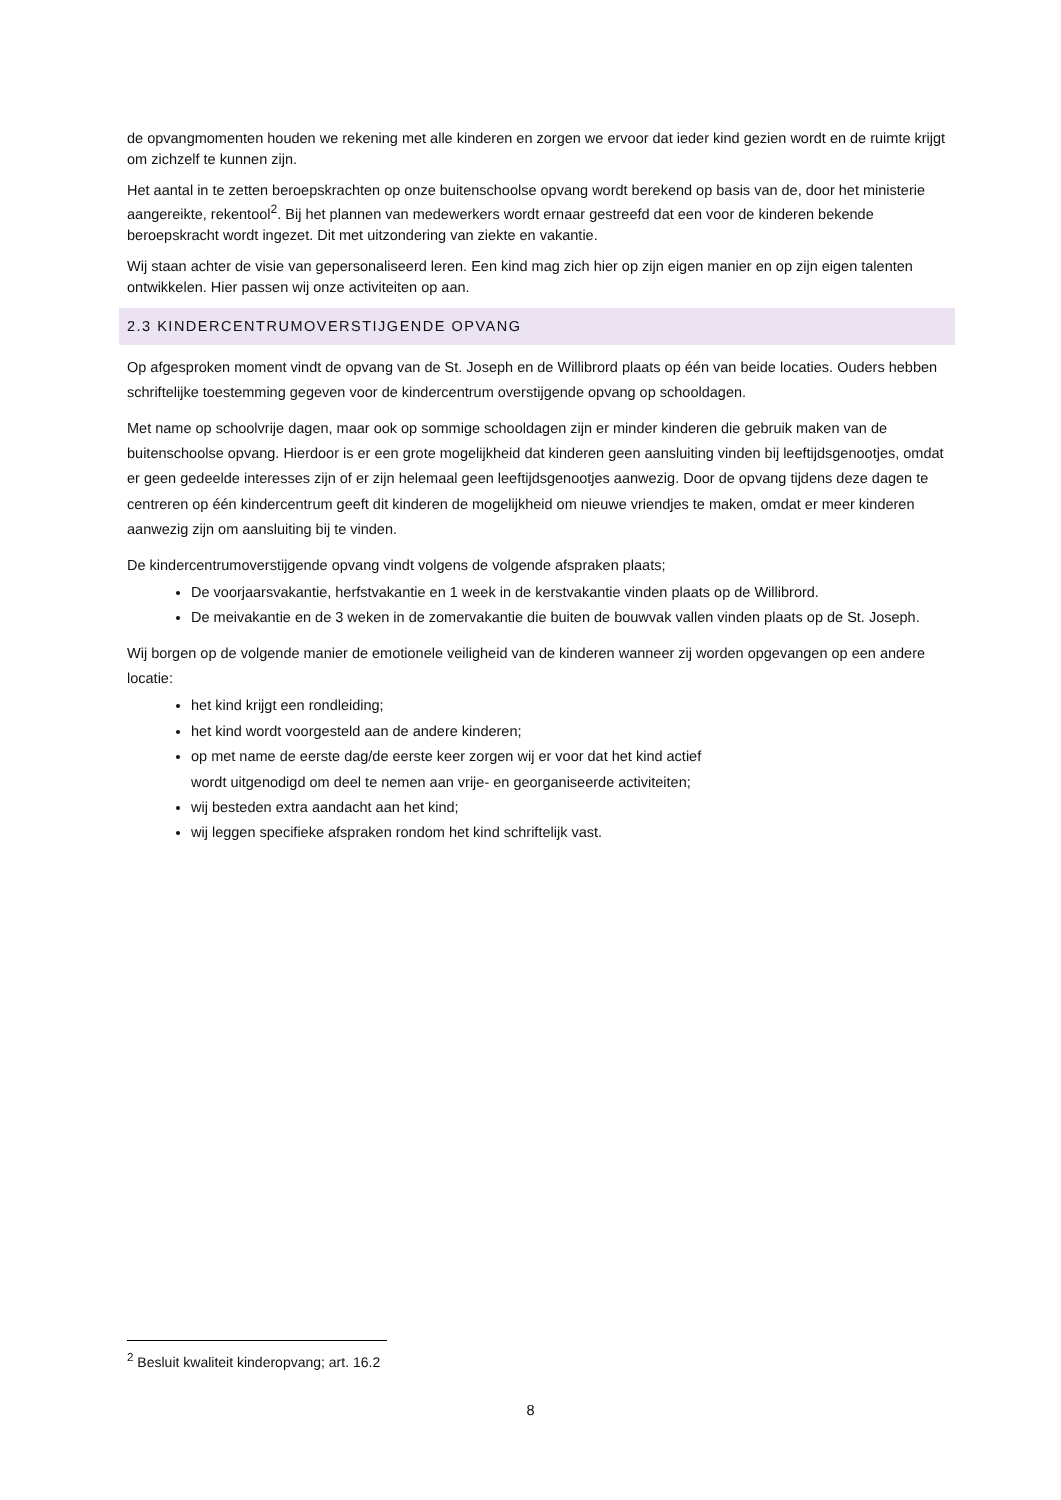de opvangmomenten houden we rekening met alle kinderen en zorgen we ervoor dat ieder kind gezien wordt en de ruimte krijgt om zichzelf te kunnen zijn.
Het aantal in te zetten beroepskrachten op onze buitenschoolse opvang wordt berekend op basis van de, door het ministerie aangereikte, rekentool<sup>2</sup>. Bij het plannen van medewerkers wordt ernaar gestreefd dat een voor de kinderen bekende beroepskracht wordt ingezet. Dit met uitzondering van ziekte en vakantie.
Wij staan achter de visie van gepersonaliseerd leren. Een kind mag zich hier op zijn eigen manier en op zijn eigen talenten ontwikkelen. Hier passen wij onze activiteiten op aan.
2.3 KINDERCENTRUMOVERSTIJGENDE OPVANG
Op afgesproken moment vindt de opvang van de St. Joseph en de Willibrord plaats op één van beide locaties. Ouders hebben schriftelijke toestemming gegeven voor de kindercentrum overstijgende opvang op schooldagen.
Met name op schoolvrije dagen, maar ook op sommige schooldagen zijn er minder kinderen die gebruik maken van de buitenschoolse opvang. Hierdoor is er een grote mogelijkheid dat kinderen geen aansluiting vinden bij leeftijdsgenootjes, omdat er geen gedeelde interesses zijn of er zijn helemaal geen leeftijdsgenootjes aanwezig. Door de opvang tijdens deze dagen te centreren op één kindercentrum geeft dit kinderen de mogelijkheid om nieuwe vriendjes te maken, omdat er meer kinderen aanwezig zijn om aansluiting bij te vinden.
De kindercentrumoverstijgende opvang vindt volgens de volgende afspraken plaats;
De voorjaarsvakantie, herfstvakantie en 1 week in de kerstvakantie vinden plaats op de Willibrord.
De meivakantie en de 3 weken in de zomervakantie die buiten de bouwvak vallen vinden plaats op de St. Joseph.
Wij borgen op de volgende manier de emotionele veiligheid van de kinderen wanneer zij worden opgevangen op een andere locatie:
het kind krijgt een rondleiding;
het kind wordt voorgesteld aan de andere kinderen;
op met name de eerste dag/de eerste keer zorgen wij er voor dat het kind actief
wordt uitgenodigd om deel te nemen aan vrije- en georganiseerde activiteiten;
wij besteden extra aandacht aan het kind;
wij leggen specifieke afspraken rondom het kind schriftelijk vast.
<sup>2</sup> Besluit kwaliteit kinderopvang; art. 16.2
8